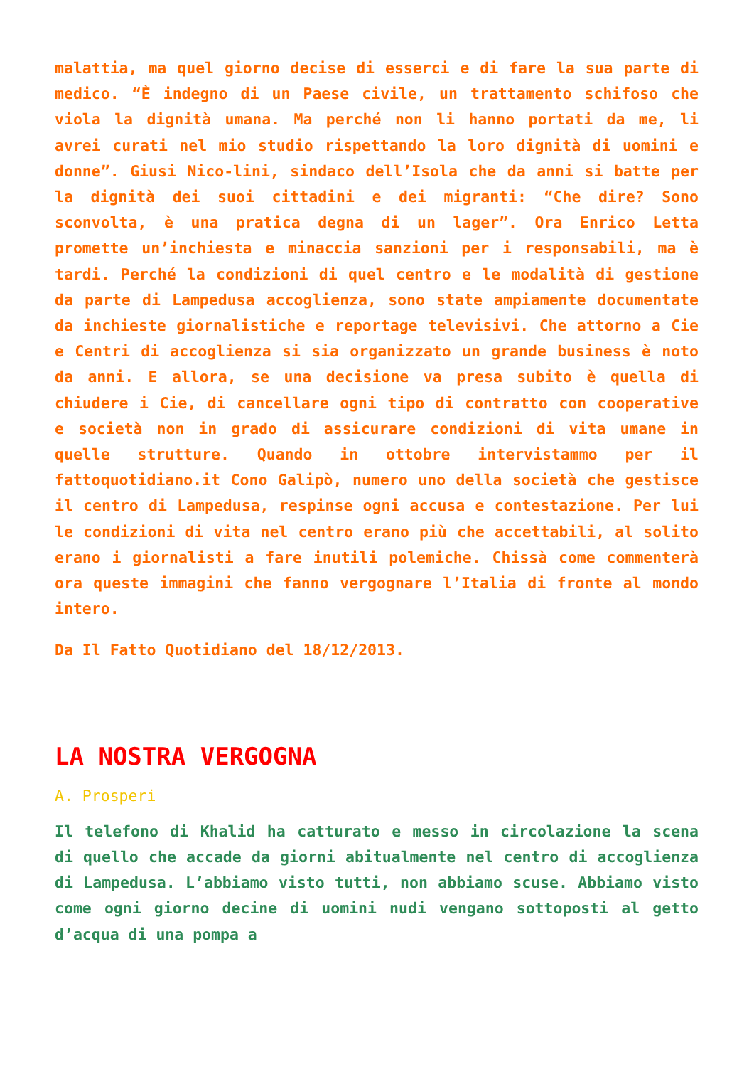malattia, ma quel giorno decise di esserci e di fare la sua parte di medico. “È indegno di un Paese civile, un trattamento schifoso che viola la dignità umana. Ma perché non li hanno portati da me, li avrei curati nel mio studio rispettando la loro dignità di uomini e donne”. Giusi Nico-lini, sindaco dell’Isola che da anni si batte per la dignità dei suoi cittadini e dei migranti: “Che dire? Sono sconvolta, è una pratica degna di un lager”. Ora Enrico Letta promette un’inchiesta e minaccia sanzioni per i responsabili, ma è tardi. Perché la condizioni di quel centro e le modalità di gestione da parte di Lampedusa accoglienza, sono state ampiamente documentate da inchieste giornalistiche e reportage televisivi. Che attorno a Cie e Centri di accoglienza si sia organizzato un grande business è noto da anni. E allora, se una decisione va presa subito è quella di chiudere i Cie, di cancellare ogni tipo di contratto con cooperative e società non in grado di assicurare condizioni di vita umane in quelle strutture. Quando in ottobre intervistammo per il fattoquotidiano.it Cono Galipò, numero uno della società che gestisce il centro di Lampedusa, respinse ogni accusa e contestazione. Per lui le condizioni di vita nel centro erano più che accettabili, al solito erano i giornalisti a fare inutili polemiche. Chissà come commenterà ora queste immagini che fanno vergognare l’Italia di fronte al mondo intero.
Da Il Fatto Quotidiano del 18/12/2013.
LA NOSTRA VERGOGNA
A. Prosperi
Il telefono di Khalid ha catturato e messo in circolazione la scena di quello che accade da giorni abitualmente nel centro di accoglienza di Lampedusa. L’abbiamo visto tutti, non abbiamo scuse. Abbiamo visto come ogni giorno decine di uomini nudi vengano sottoposti al getto d’acqua di una pompa a